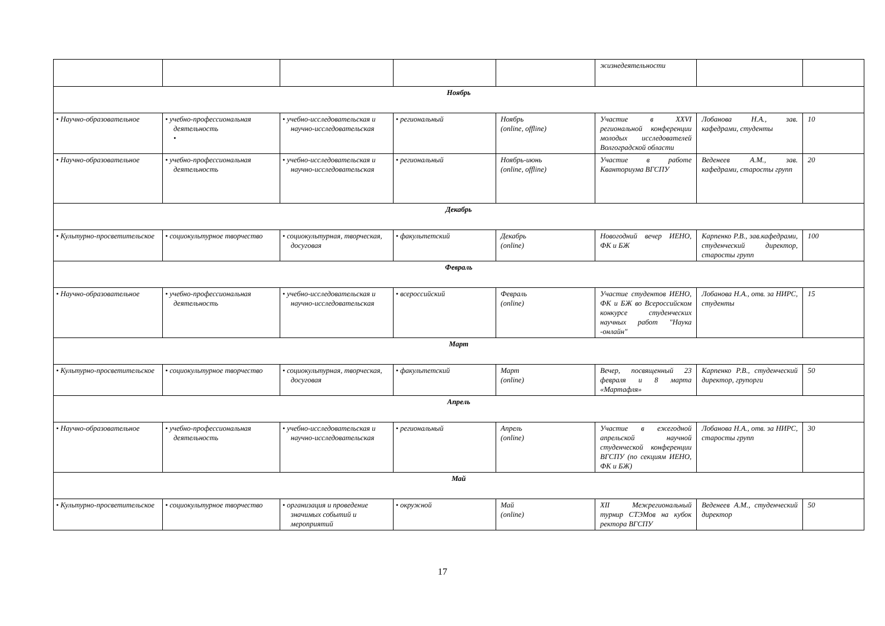| | | | | | жизнедеятельности | | |
| Ноябрь | | | | | | | |
| • Научно-образовательное | • учебно-профессиональная деятельность • | • учебно-исследовательская и научно-исследовательская | • региональный | Ноябрь (online, offline) | Участие в XXVI региональной конференции молодых исследователей Волгоградской области | Лобанова Н.А., зав. кафедрами, студенты | 10 |
| • Научно-образовательное | • учебно-профессиональная деятельность | • учебно-исследовательская и научно-исследовательская | • региональный | Ноябрь-июнь (online, offline) | Участие в работе Кванториума ВГСПУ | Веденеев А.М., зав. кафедрами, старосты групп | 20 |
| Декабрь | | | | | | | |
| • Культурно-просветительское | • социокультурное творчество | • социокультурная, творческая, досуговая | • факультетский | Декабрь (online) | Новогодний вечер ИЕНО, ФК и БЖ | Карпенко Р.В., зав.кафедрами, студенческий директор, старосты групп | 100 |
| Февраль | | | | | | | |
| • Научно-образовательное | • учебно-профессиональная деятельность | • учебно-исследовательская и научно-исследовательская | • всероссийский | Февраль (online) | Участие студентов ИЕНО, ФК и БЖ во Всероссийском конкурсе студенческих научных работ "Наука -онлайн" | Лобанова Н.А., отв. за НИРС, студенты | 15 |
| Март | | | | | | | |
| • Культурно-просветительское | • социокультурное творчество | • социокультурная, творческая, досуговая | • факультетский | Март (online) | Вечер, посвященный 23 февраля и 8 марта «Мартафля» | Карпенко Р.В., студенческий директор, групорги | 50 |
| Апрель | | | | | | | |
| • Научно-образовательное | • учебно-профессиональная деятельность | • учебно-исследовательская и научно-исследовательская | • региональный | Апрель (online) | Участие в ежегодной апрельской научной студенческой конференции ВГСПУ (по секциям ИЕНО, ФК и БЖ) | Лобанова Н.А., отв. за НИРС, старосты групп | 30 |
| Май | | | | | | | |
| • Культурно-просветительское | • социокультурное творчество | • организация и проведение значимых событий и мероприятий | • окружной | Май (online) | XII Межрегиональный турнир СТЭМов на кубок ректора ВГСПУ | Веденеев А.М., студенческий директор | 50 |
17